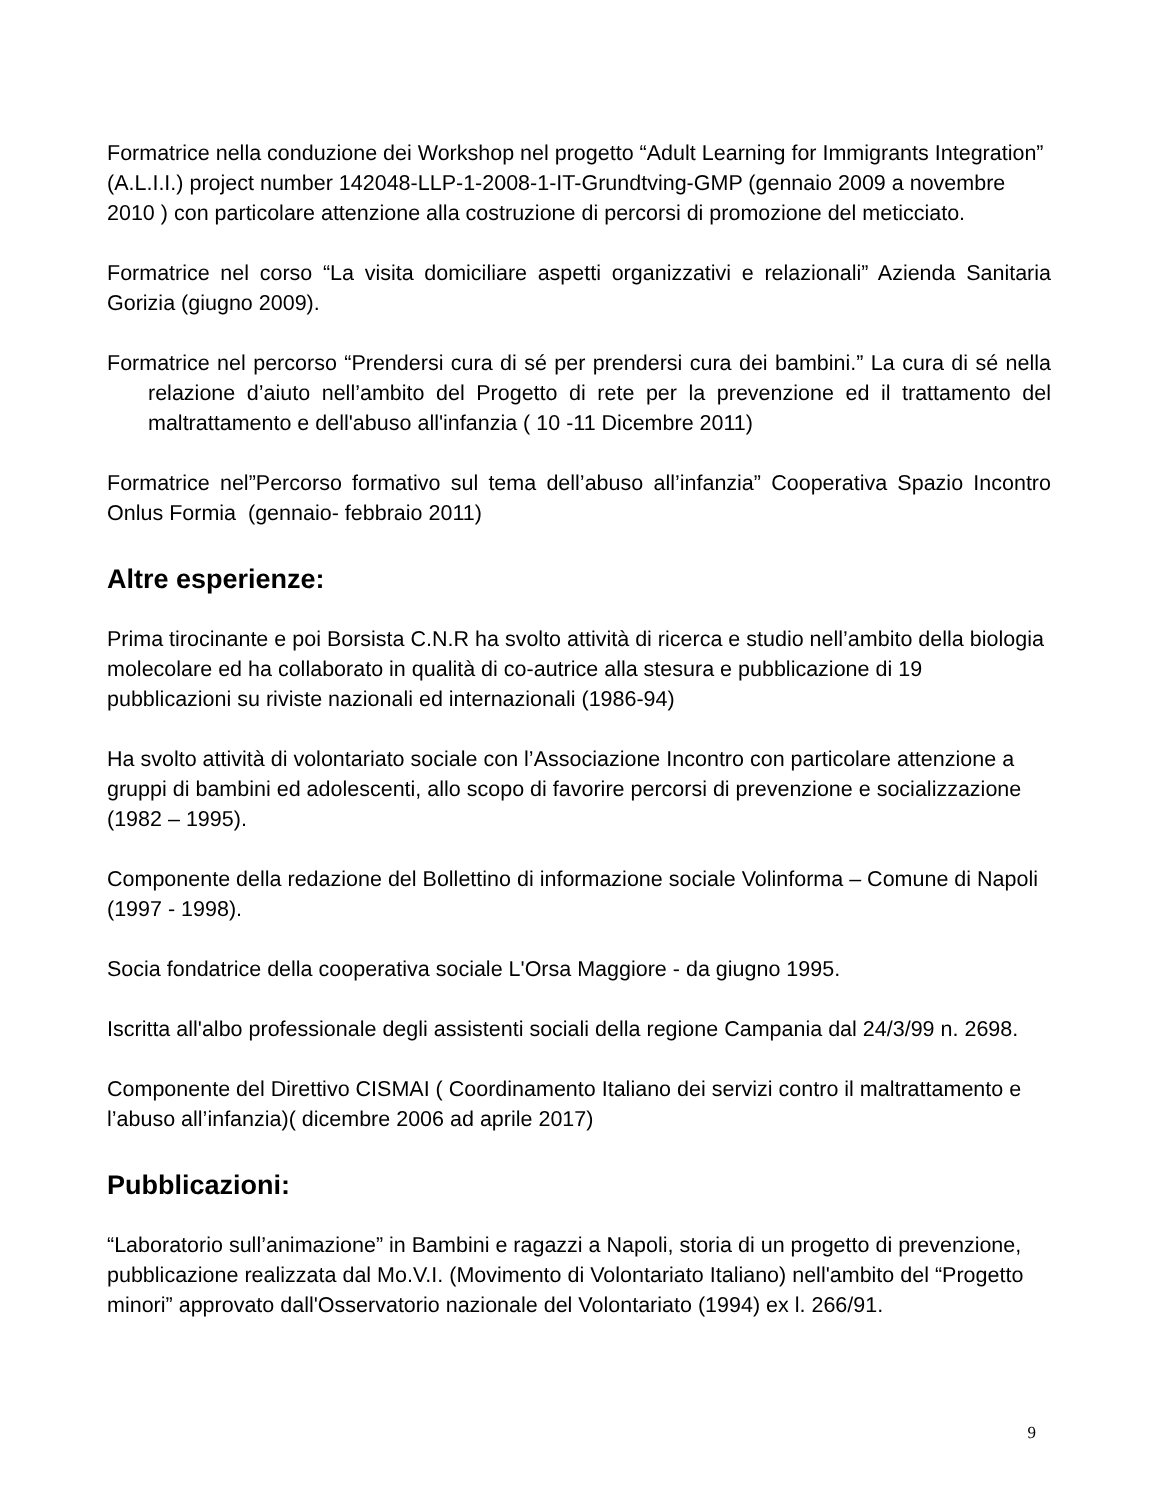Formatrice nella conduzione dei Workshop nel progetto “Adult Learning for Immigrants Integration” (A.L.I.I.) project number 142048-LLP-1-2008-1-IT-Grundtving-GMP (gennaio 2009 a novembre 2010 ) con particolare attenzione alla costruzione di percorsi di promozione del meticciato.
Formatrice nel corso “La visita domiciliare aspetti organizzativi e relazionali” Azienda Sanitaria Gorizia (giugno 2009).
Formatrice nel percorso “Prendersi cura di sé per prendersi cura dei bambini.” La cura di sé nella relazione d’aiuto nell’ambito del Progetto di rete per la prevenzione ed il trattamento del maltrattamento e dell'abuso all'infanzia ( 10 -11 Dicembre 2011)
Formatrice nel”Percorso formativo sul tema dell’abuso all’infanzia” Cooperativa Spazio Incontro Onlus Formia (gennaio- febbraio 2011)
Altre esperienze:
Prima tirocinante e poi Borsista C.N.R ha svolto attività di ricerca e studio nell’ambito della biologia molecolare ed ha collaborato in qualità di co-autrice alla stesura e pubblicazione di 19 pubblicazioni su riviste nazionali ed internazionali (1986-94)
Ha svolto attività di volontariato sociale con l’Associazione Incontro con particolare attenzione a gruppi di bambini ed adolescenti, allo scopo di favorire percorsi di prevenzione e socializzazione (1982 – 1995).
Componente della redazione del Bollettino di informazione sociale Volinforma – Comune di Napoli (1997 - 1998).
Socia fondatrice della cooperativa sociale L'Orsa Maggiore - da giugno 1995.
Iscritta all'albo professionale degli assistenti sociali della regione Campania dal 24/3/99 n. 2698.
Componente del Direttivo CISMAI ( Coordinamento Italiano dei servizi contro il maltrattamento e l’abuso all’infanzia)( dicembre 2006 ad aprile 2017)
Pubblicazioni:
“Laboratorio sull’animazione” in Bambini e ragazzi a Napoli, storia di un progetto di prevenzione, pubblicazione realizzata dal Mo.V.I. (Movimento di Volontariato Italiano) nell'ambito del “Progetto minori” approvato dall'Osservatorio nazionale del Volontariato (1994) ex l. 266/91.
9